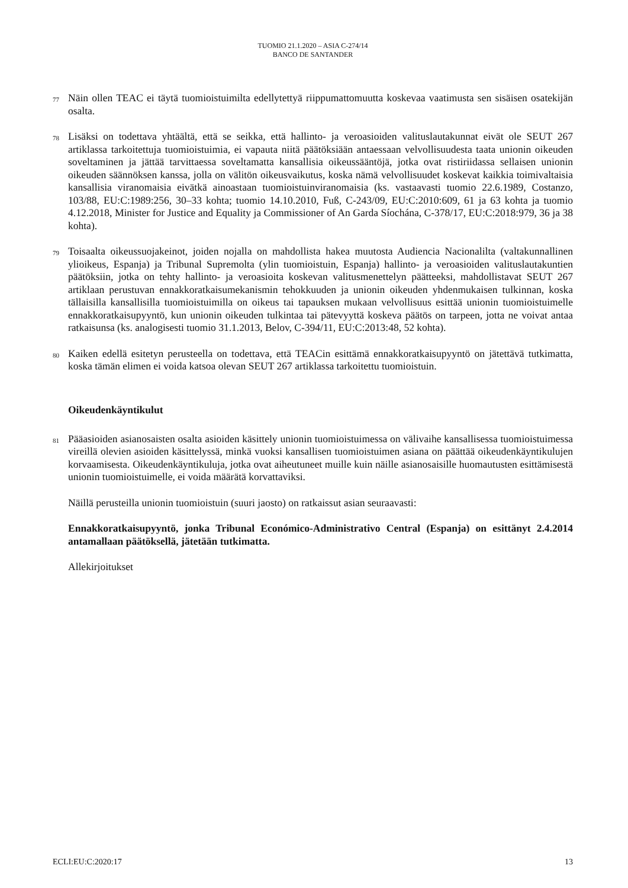TUOMIO 21.1.2020 – ASIA C-274/14
BANCO DE SANTANDER
77
Näin ollen TEAC ei täytä tuomioistuimilta edellytettyä riippumattomuutta koskevaa vaatimusta sen sisäisen osatekijän osalta.
78
Lisäksi on todettava yhtäältä, että se seikka, että hallinto- ja veroasioiden valituslautakunnat eivät ole SEUT 267 artiklassa tarkoitettuja tuomioistuimia, ei vapauta niitä päätöksiään antaessaan velvollisuudesta taata unionin oikeuden soveltaminen ja jättää tarvittaessa soveltamatta kansallisia oikeussääntöjä, jotka ovat ristiriidassa sellaisen unionin oikeuden säännöksen kanssa, jolla on välitön oikeusvaikutus, koska nämä velvollisuudet koskevat kaikkia toimivaltaisia kansallisia viranomaisia eivätkä ainoastaan tuomioistuinviranomaisia (ks. vastaavasti tuomio 22.6.1989, Costanzo, 103/88, EU:C:1989:256, 30–33 kohta; tuomio 14.10.2010, Fuß, C-243/09, EU:C:2010:609, 61 ja 63 kohta ja tuomio 4.12.2018, Minister for Justice and Equality ja Commissioner of An Garda Síochána, C-378/17, EU:C:2018:979, 36 ja 38 kohta).
79
Toisaalta oikeussuojakeinot, joiden nojalla on mahdollista hakea muutosta Audiencia Nacionalilta (valtakunnallinen ylioikeus, Espanja) ja Tribunal Supremolta (ylin tuomioistuin, Espanja) hallinto- ja veroasioiden valituslautakuntien päätöksiin, jotka on tehty hallinto- ja veroasioita koskevan valitusmenettelyn päätteeksi, mahdollistavat SEUT 267 artiklaan perustuvan ennakkoratkaisumekanismin tehokkuuden ja unionin oikeuden yhdenmukaisen tulkinnan, koska tällaisilla kansallisilla tuomioistuimilla on oikeus tai tapauksen mukaan velvollisuus esittää unionin tuomioistuimelle ennakkoratkaisupyyntö, kun unionin oikeuden tulkintaa tai pätevyyttä koskeva päätös on tarpeen, jotta ne voivat antaa ratkaisunsa (ks. analogisesti tuomio 31.1.2013, Belov, C-394/11, EU:C:2013:48, 52 kohta).
80
Kaiken edellä esitetyn perusteella on todettava, että TEACin esittämä ennakkoratkaisupyyntö on jätettävä tutkimatta, koska tämän elimen ei voida katsoa olevan SEUT 267 artiklassa tarkoitettu tuomioistuin.
Oikeudenkäyntikulut
81
Pääasioiden asianosaisten osalta asioiden käsittely unionin tuomioistuimessa on välivaihe kansallisessa tuomioistuimessa vireillä olevien asioiden käsittelyssä, minkä vuoksi kansallisen tuomioistuimen asiana on päättää oikeudenkäyntikulujen korvaamisesta. Oikeudenkäyntikuluja, jotka ovat aiheutuneet muille kuin näille asianosaisille huomautusten esittämisestä unionin tuomioistuimelle, ei voida määrätä korvattaviksi.
Näillä perusteilla unionin tuomioistuin (suuri jaosto) on ratkaissut asian seuraavasti:
Ennakkoratkaisupyyntö, jonka Tribunal Económico-Administrativo Central (Espanja) on esittänyt 2.4.2014 antamallaan päätöksellä, jätetään tutkimatta.
Allekirjoitukset
ECLI:EU:C:2020:17 13